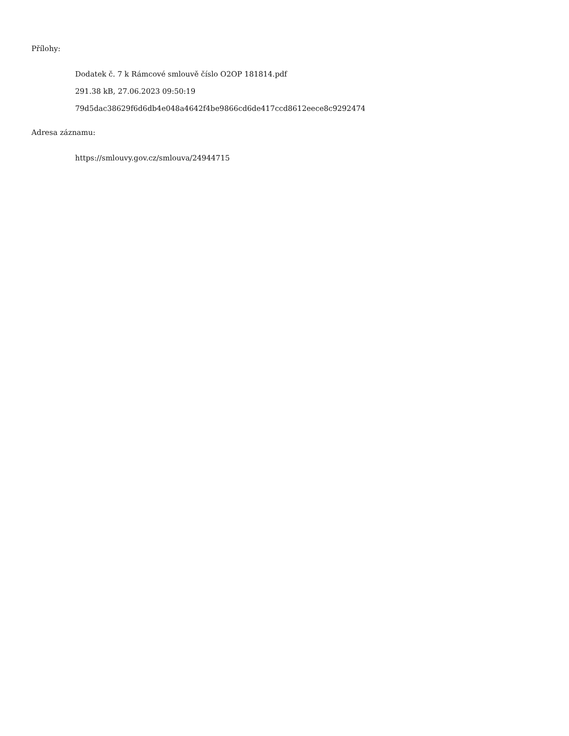Přílohy:
Dodatek č. 7 k Rámcové smlouvě číslo O2OP 181814.pdf
291.38 kB, 27.06.2023 09:50:19
79d5dac38629f6d6db4e048a4642f4be9866cd6de417ccd8612eece8c9292474
Adresa záznamu:
https://smlouvy.gov.cz/smlouva/24944715